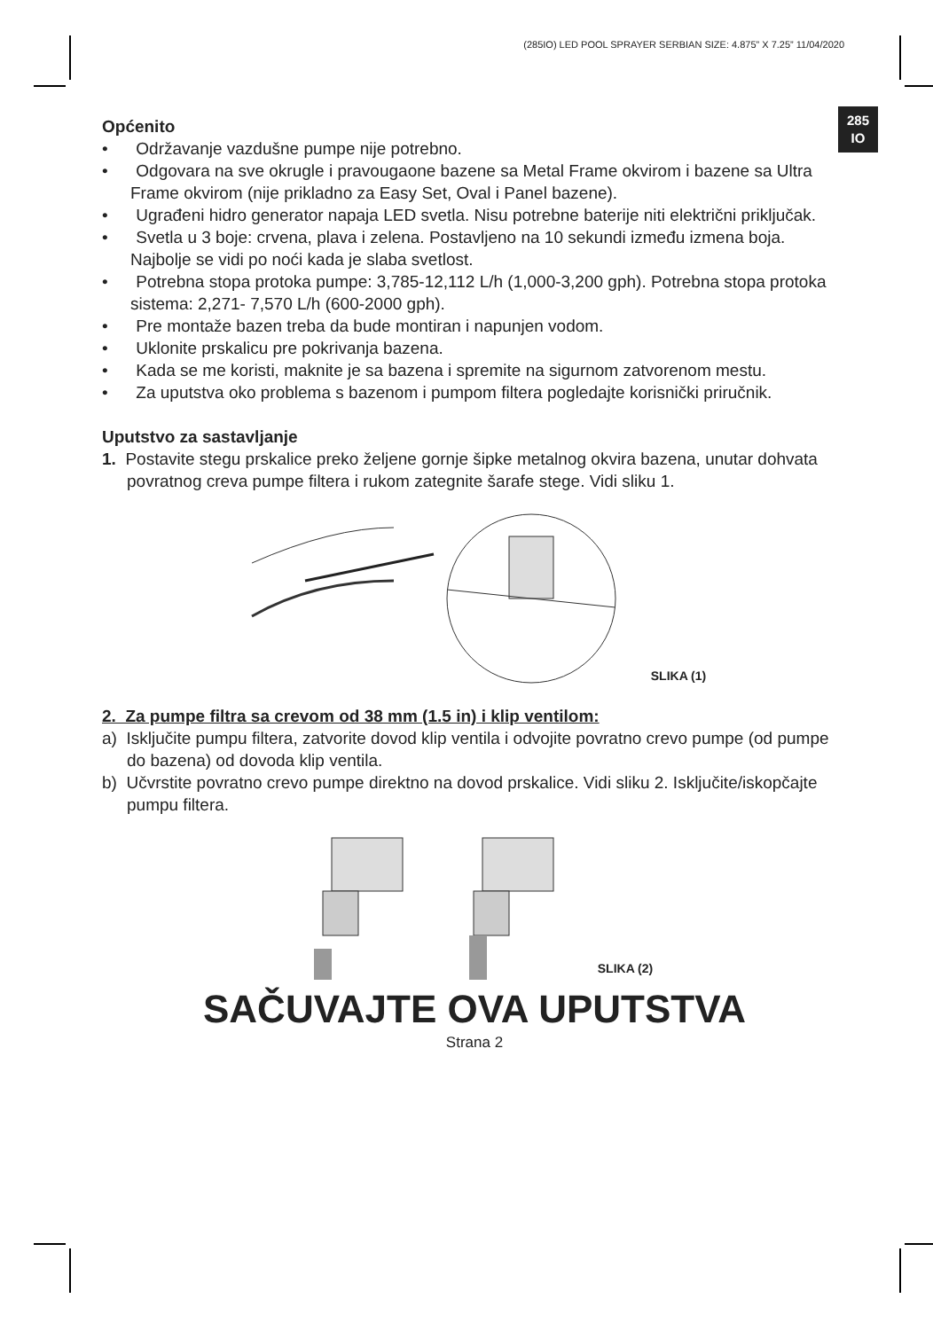(285IO) LED POOL SPRAYER SERBIAN SIZE: 4.875” X 7.25” 11/04/2020
285
IO
Općenito
• Održavanje vazdušne pumpe nije potrebno.
• Odgovara na sve okrugle i pravougaone bazene sa Metal Frame okvirom i bazene sa Ultra Frame okvirom (nije prikladno za Easy Set, Oval i Panel bazene).
• Ugrađeni hidro generator napaja LED svetla. Nisu potrebne baterije niti električni priključak.
• Svetla u 3 boje: crvena, plava i zelena. Postavljeno na 10 sekundi između izmena boja. Najbolje se vidi po noći kada je slaba svetlost.
• Potrebna stopa protoka pumpe: 3,785-12,112 L/h (1,000-3,200 gph). Potrebna stopa protoka sistema: 2,271- 7,570 L/h (600-2000 gph).
• Pre montaže bazen treba da bude montiran i napunjen vodom.
• Uklonite prskalicu pre pokrivanja bazena.
• Kada se me koristi, maknite je sa bazena i spremite na sigurnom zatvorenom mestu.
• Za uputstva oko problema s bazenom i pumpom filtera pogledajte korisnički priručnik.
Uputstvo za sastavljanje
1. Postavite stegu prskalice preko željene gornje šipke metalnog okvira bazena, unutar dohvata povratnog creva pumpe filtera i rukom zategnite šarafe stege. Vidi sliku 1.
SLIKA (1)
2. Za pumpe filtra sa crevom od 38 mm (1.5 in) i klip ventilom:
a) Isključite pumpu filtera, zatvorite dovod klip ventila i odvojite povratno crevo pumpe (od pumpe do bazena) od dovoda klip ventila.
b) Učvrstite povratno crevo pumpe direktno na dovod prskalice. Vidi sliku 2. Isključite/iskopčajte pumpu filtera.
SLIKA (2)
SAČUVAJTE OVA UPUTSTVA
Strana 2